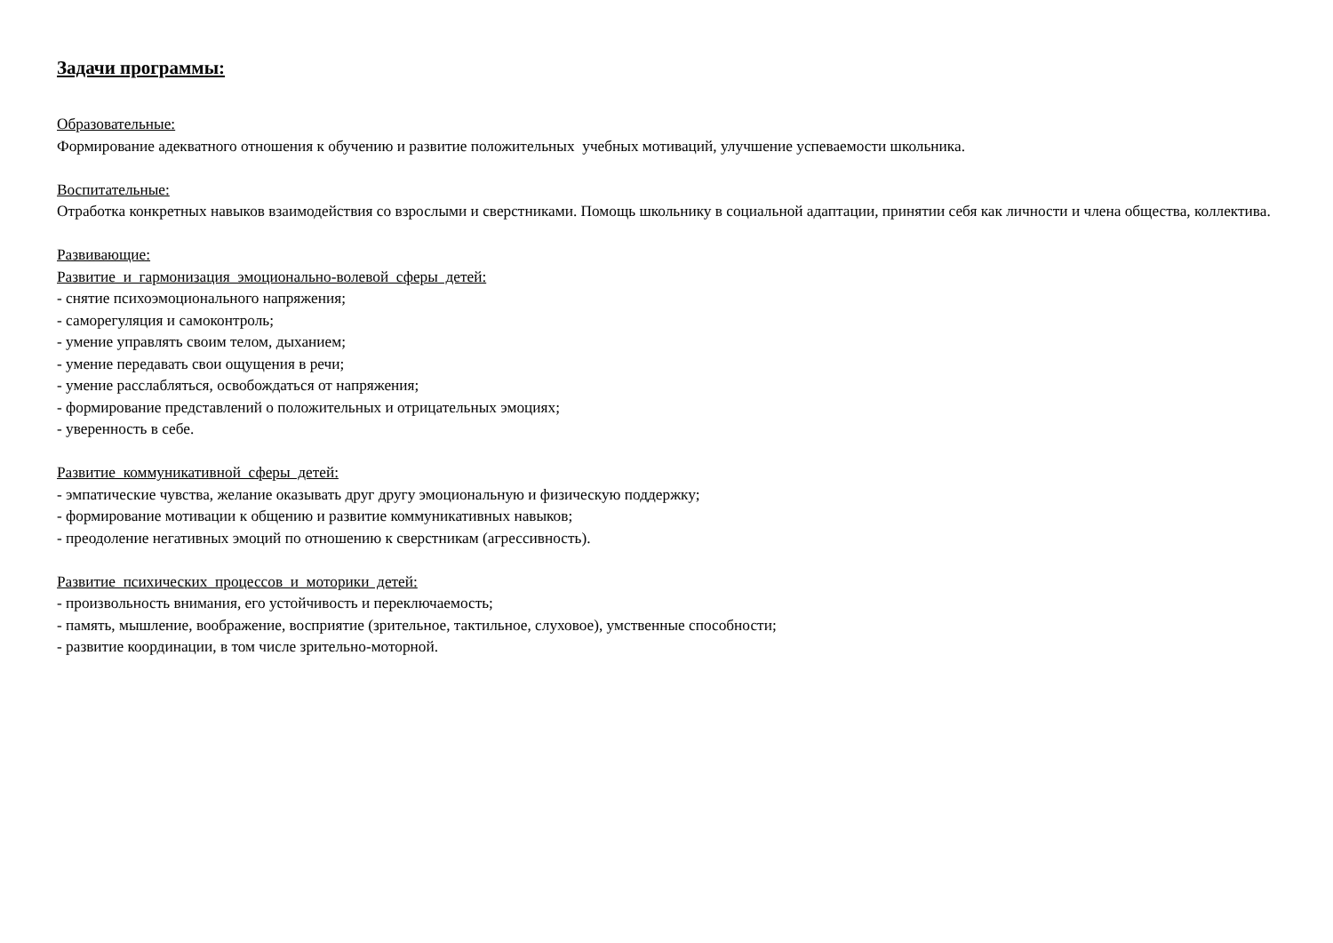Задачи программы:
Образовательные:
Формирование адекватного отношения к обучению и развитие положительных учебных мотиваций, улучшение успеваемости школьника.
Воспитательные:
Отработка конкретных навыков взаимодействия со взрослыми и сверстниками. Помощь школьнику в социальной адаптации, принятии себя как личности и члена общества, коллектива.
Развивающие:
Развитие и гармонизация эмоционально-волевой сферы детей:
- снятие психоэмоционального напряжения;
- саморегуляция и самоконтроль;
- умение управлять своим телом, дыханием;
- умение передавать свои ощущения в речи;
- умение расслабляться, освобождаться от напряжения;
- формирование представлений о положительных и отрицательных эмоциях;
- уверенность в себе.
Развитие коммуникативной сферы детей:
- эмпатические чувства, желание оказывать друг другу эмоциональную и физическую поддержку;
- формирование мотивации к общению и развитие коммуникативных навыков;
- преодоление негативных эмоций по отношению к сверстникам (агрессивность).
Развитие психических процессов и моторики детей:
- произвольность внимания, его устойчивость и переключаемость;
- память, мышление, воображение, восприятие (зрительное, тактильное, слуховое), умственные способности;
- развитие координации, в том числе зрительно-моторной.